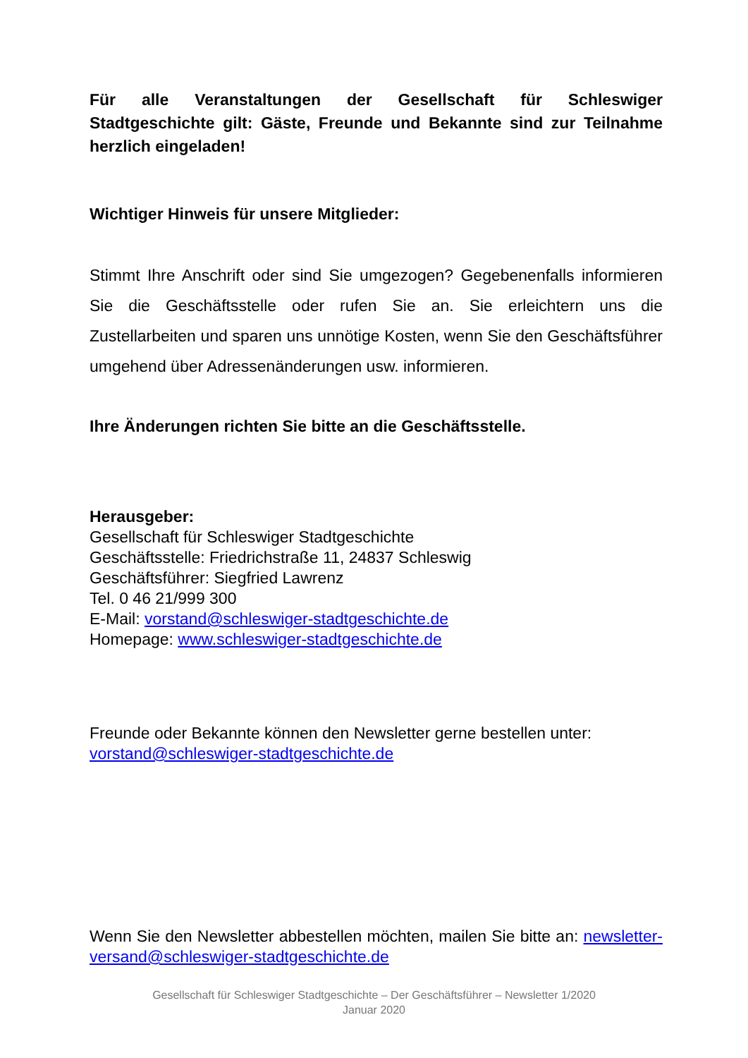Für alle Veranstaltungen der Gesellschaft für Schleswiger Stadtgeschichte gilt: Gäste, Freunde und Bekannte sind zur Teilnahme herzlich eingeladen!
Wichtiger Hinweis für unsere Mitglieder:
Stimmt Ihre Anschrift oder sind Sie umgezogen? Gegebenenfalls informieren Sie die Geschäftsstelle oder rufen Sie an. Sie erleichtern uns die Zustellarbeiten und sparen uns unnötige Kosten, wenn Sie den Geschäftsführer umgehend über Adressenänderungen usw. informieren.
Ihre Änderungen richten Sie bitte an die Geschäftsstelle.
Herausgeber:
Gesellschaft für Schleswiger Stadtgeschichte
Geschäftsstelle: Friedrichstraße 11, 24837 Schleswig
Geschäftsführer: Siegfried Lawrenz
Tel. 0 46 21/999 300
E-Mail: vorstand@schleswiger-stadtgeschichte.de
Homepage: www.schleswiger-stadtgeschichte.de
Freunde oder Bekannte können den Newsletter gerne bestellen unter: vorstand@schleswiger-stadtgeschichte.de
Wenn Sie den Newsletter abbestellen möchten, mailen Sie bitte an: newsletter-versand@schleswiger-stadtgeschichte.de
Gesellschaft für Schleswiger Stadtgeschichte – Der Geschäftsführer – Newsletter 1/2020
Januar 2020